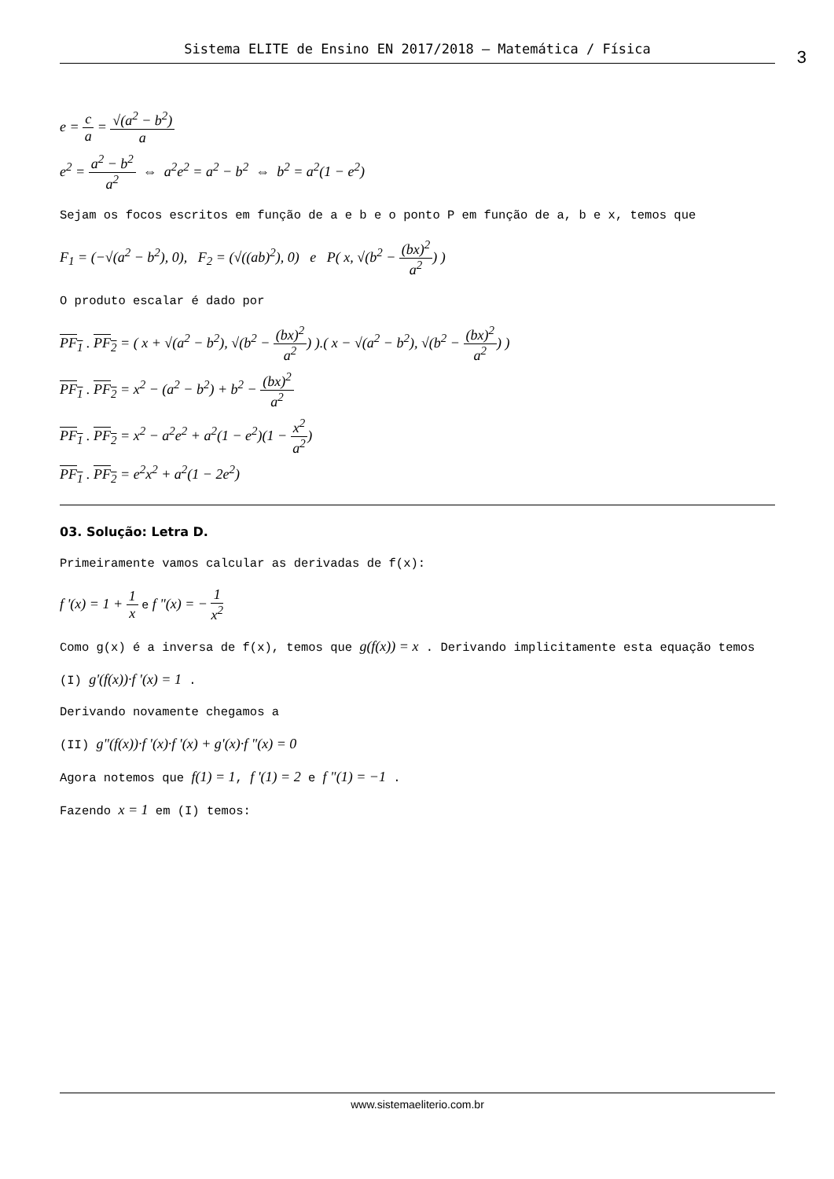Sistema ELITE de Ensino EN 2017/2018 – Matemática / Física 3
e = c a = √(a<sup>2</sup> − b<sup>2</sup>) a
e<sup>2</sup> = a<sup>2</sup> − b<sup>2</sup> a<sup>2</sup> ⇔ a<sup>2</sup>e<sup>2</sup> = a<sup>2</sup> − b<sup>2</sup> ⇔ b<sup>2</sup> = a<sup>2</sup>(1 − e<sup>2</sup>)
Sejam os focos escritos em função de a e b e o ponto P em função de a, b e x, temos que
F<sub>1</sub> = (−√(a<sup>2</sup> − b<sup>2</sup>), 0), F<sub>2</sub> = (√((ab)<sup>2</sup>), 0) e P( x, √(b<sup>2</sup> − (bx)<sup>2</sup> a<sup>2</sup>) )
O produto escalar é dado por
PF<sub>1</sub> . PF<sub>2</sub> = ( x + √(a<sup>2</sup> − b<sup>2</sup>), √(b<sup>2</sup> − (bx)<sup>2</sup> a<sup>2</sup>) ).( x − √(a<sup>2</sup> − b<sup>2</sup>), √(b<sup>2</sup> − (bx)<sup>2</sup> a<sup>2</sup>) )
PF<sub>1</sub> . PF<sub>2</sub> = x<sup>2</sup> − (a<sup>2</sup> − b<sup>2</sup>) + b<sup>2</sup> − (bx)<sup>2</sup> a<sup>2</sup>
PF<sub>1</sub> . PF<sub>2</sub> = x<sup>2</sup> − a<sup>2</sup>e<sup>2</sup> + a<sup>2</sup>(1 − e<sup>2</sup>)(1 − x<sup>2</sup> a<sup>2</sup>)
PF<sub>1</sub> . PF<sub>2</sub> = e<sup>2</sup>x<sup>2</sup> + a<sup>2</sup>(1 − 2e<sup>2</sup>)
03. Solução: Letra D.
Primeiramente vamos calcular as derivadas de f(x):
f '(x) = 1 + 1 x e f "(x) = − 1 x<sup>2</sup>
Como g(x) é a inversa de f(x), temos que g(f(x)) = x . Derivando implicitamente esta equação temos
(I) g'(f(x))·f '(x) = 1 .
Derivando novamente chegamos a
(II) g"(f(x))·f '(x)·f '(x) + g'(x)·f "(x) = 0
Agora notemos que f(1) = 1, f '(1) = 2 e f "(1) = −1 .
Fazendo x = 1 em (I) temos:
www.sistemaeliterio.com.br